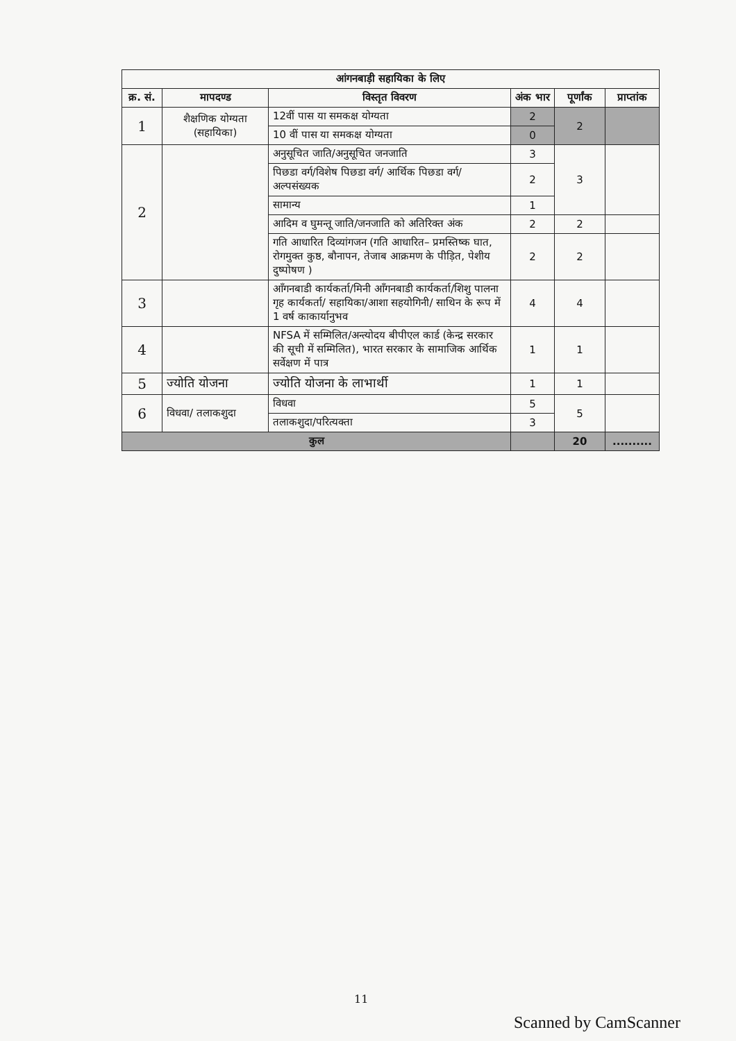| आंगनबाड़ी सहायिका के लिए | | | | | |
| --- | --- | --- | --- | --- | --- |
| क्र. सं. | मापदण्ड | विस्तृत विवरण | अंक भार | पूर्णांक | प्राप्तांक |
| 1 | शैक्षणिक योग्यता (सहायिका) | 12वीं पास या समकक्ष योग्यता | 2 | 2 | |
| | | 10 वीं पास या समकक्ष योग्यता | 0 | | |
| 2 | | अनुसूचित जाति/अनुसूचित जनजाति | 3 | 3 | |
| | | पिछडा वर्ग/विशेष पिछडा वर्ग/ आर्थिक पिछडा वर्ग/अल्पसंख्यक | 2 | | |
| | | सामान्य | 1 | | |
| | | आदिम व घुमन्तू जाति/जनजाति को अतिरिक्त अंक | 2 | 2 | |
| | | गति आधारित दिव्यांगजन (गति आधारित– प्रमस्तिष्क घात, रोगमुक्त कुष्ठ, बौनापन, तेजाब आक्रमण के पीड़ित, पेशीय दुष्पोषण ) | 2 | 2 | |
| 3 | | आँगनबाडी कार्यकर्ता/मिनी आँगनबाडी कार्यकर्ता/शिशु पालना गृह कार्यकर्ता/ सहायिका/आशा सहयोगिनी/ साथिन के रूप में 1 वर्ष काकार्यानुभव | 4 | 4 | |
| 4 | | NFSA में सम्मिलित/अन्त्योदय बीपीएल कार्ड (केन्द्र सरकार की सूची में सम्मिलित), भारत सरकार के सामाजिक आर्थिक सर्वेक्षण में पात्र | 1 | 1 | |
| 5 | ज्योति योजना | ज्योति योजना के लाभार्थी | 1 | 1 | |
| 6 | विधवा/ तलाकशुदा | विधवा | 5 | 5 | |
| | | तलाकशुदा/परित्यक्ता | 3 | | |
| कुल | | | | 20 | .......... |
11
Scanned by CamScanner